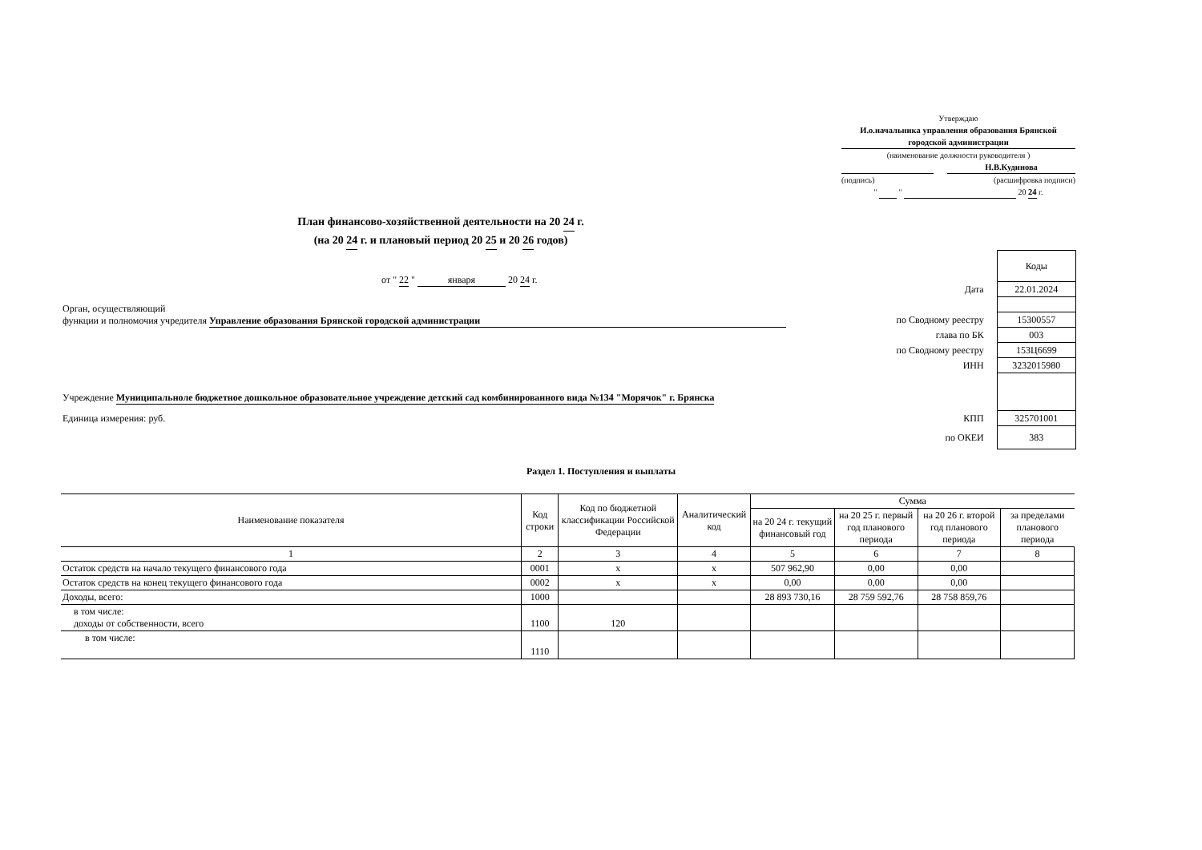Утверждаю
И.о.начальника управления образования Брянской городской администрации
(наименование должности руководителя )
Н.В.Кудинова
(подпись) (расшифровка подписи)
" " 20 24 г.
План финансово-хозяйственной деятельности на 20 24 г.
(на 20 24 г. и плановый период 20 25 и 20 26 годов)
от " 22 " января 20 24 г.
Орган, осуществляющий
функции и полномочия учредителя Управление образования Брянской городской администрации
Учреждение Муниципальноле бюджетное дошкольное образовательное учреждение детский сад комбинированного вида №134 "Морячок" г. Брянска
Единица измерения: руб.
| | Коды |
| Дата | 22.01.2024 |
| по Сводному реестру | 15300557 |
| глава по БК | 003 |
| по Сводному реестру | 153Ц6699 |
| ИНН | 3232015980 |
| КПП | 325701001 |
| по ОКЕИ | 383 |
Раздел 1. Поступления и выплаты
| Наименование показателя | Код строки | Код по бюджетной классификации Российской Федерации | Аналитический код | Сумма | | | |
| --- | --- | --- | --- | --- | --- | --- | --- |
| | | | | на 20 24 г. текущий финансовый год | на 20 25 г. первый год планового периода | на 20 26 г. второй год планового периода | за пределами планового периода |
| 1 | 2 | 3 | 4 | 5 | 6 | 7 | 8 |
| Остаток средств на начало текущего финансового года | 0001 | х | х | 507 962,90 | 0,00 | 0,00 | |
| Остаток средств на конец текущего финансового года | 0002 | х | х | 0,00 | 0,00 | 0,00 | |
| Доходы, всего: | 1000 | | | 28 893 730,16 | 28 759 592,76 | 28 758 859,76 | |
| в том числе: доходы от собственности, всего | 1100 | 120 | | | | | |
| в том числе: | 1110 | | | | | | |